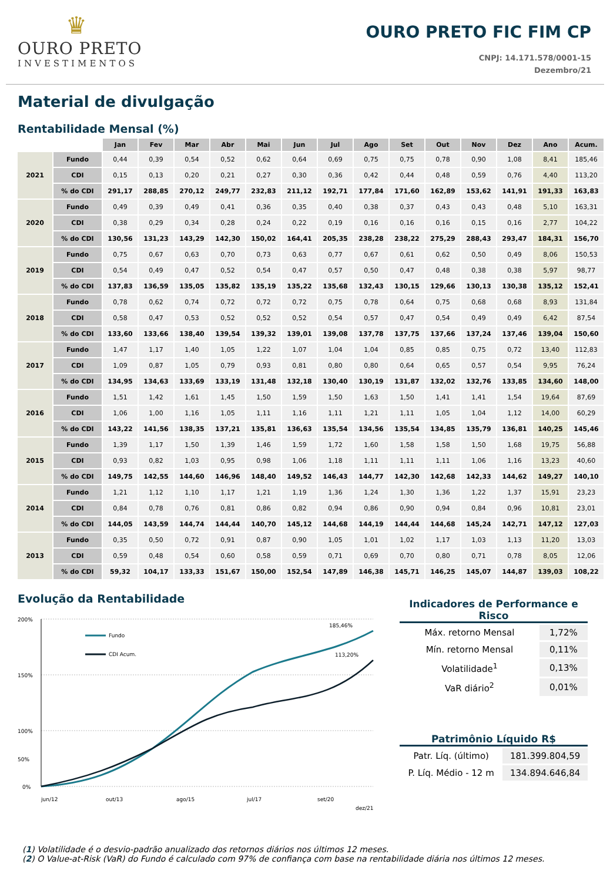♛
OURO PRETO
INVESTIMENTOS
OURO PRETO FIC FIM CP
CNPJ: 14.171.578/0001-15
Dezembro/21
Material de divulgação
Rentabilidade Mensal (%)
| | | Jan | Fev | Mar | Abr | Mai | Jun | Jul | Ago | Set | Out | Nov | Dez | Ano | Acum. |
| --- | --- | --- | --- | --- | --- | --- | --- | --- | --- | --- | --- | --- | --- | --- | --- |
| 2021 | Fundo | 0,44 | 0,39 | 0,54 | 0,52 | 0,62 | 0,64 | 0,69 | 0,75 | 0,75 | 0,78 | 0,90 | 1,08 | 8,41 | 185,46 |
| | CDI | 0,15 | 0,13 | 0,20 | 0,21 | 0,27 | 0,30 | 0,36 | 0,42 | 0,44 | 0,48 | 0,59 | 0,76 | 4,40 | 113,20 |
| | % do CDI | 291,17 | 288,85 | 270,12 | 249,77 | 232,83 | 211,12 | 192,71 | 177,84 | 171,60 | 162,89 | 153,62 | 141,91 | 191,33 | 163,83 |
| 2020 | Fundo | 0,49 | 0,39 | 0,49 | 0,41 | 0,36 | 0,35 | 0,40 | 0,38 | 0,37 | 0,43 | 0,43 | 0,48 | 5,10 | 163,31 |
| | CDI | 0,38 | 0,29 | 0,34 | 0,28 | 0,24 | 0,22 | 0,19 | 0,16 | 0,16 | 0,16 | 0,15 | 0,16 | 2,77 | 104,22 |
| | % do CDI | 130,56 | 131,23 | 143,29 | 142,30 | 150,02 | 164,41 | 205,35 | 238,28 | 238,22 | 275,29 | 288,43 | 293,47 | 184,31 | 156,70 |
| 2019 | Fundo | 0,75 | 0,67 | 0,63 | 0,70 | 0,73 | 0,63 | 0,77 | 0,67 | 0,61 | 0,62 | 0,50 | 0,49 | 8,06 | 150,53 |
| | CDI | 0,54 | 0,49 | 0,47 | 0,52 | 0,54 | 0,47 | 0,57 | 0,50 | 0,47 | 0,48 | 0,38 | 0,38 | 5,97 | 98,77 |
| | % do CDI | 137,83 | 136,59 | 135,05 | 135,82 | 135,19 | 135,22 | 135,68 | 132,43 | 130,15 | 129,66 | 130,13 | 130,38 | 135,12 | 152,41 |
| 2018 | Fundo | 0,78 | 0,62 | 0,74 | 0,72 | 0,72 | 0,72 | 0,75 | 0,78 | 0,64 | 0,75 | 0,68 | 0,68 | 8,93 | 131,84 |
| | CDI | 0,58 | 0,47 | 0,53 | 0,52 | 0,52 | 0,52 | 0,54 | 0,57 | 0,47 | 0,54 | 0,49 | 0,49 | 6,42 | 87,54 |
| | % do CDI | 133,60 | 133,66 | 138,40 | 139,54 | 139,32 | 139,01 | 139,08 | 137,78 | 137,75 | 137,66 | 137,24 | 137,46 | 139,04 | 150,60 |
| 2017 | Fundo | 1,47 | 1,17 | 1,40 | 1,05 | 1,22 | 1,07 | 1,04 | 1,04 | 0,85 | 0,85 | 0,75 | 0,72 | 13,40 | 112,83 |
| | CDI | 1,09 | 0,87 | 1,05 | 0,79 | 0,93 | 0,81 | 0,80 | 0,80 | 0,64 | 0,65 | 0,57 | 0,54 | 9,95 | 76,24 |
| | % do CDI | 134,95 | 134,63 | 133,69 | 133,19 | 131,48 | 132,18 | 130,40 | 130,19 | 131,87 | 132,02 | 132,76 | 133,85 | 134,60 | 148,00 |
| 2016 | Fundo | 1,51 | 1,42 | 1,61 | 1,45 | 1,50 | 1,59 | 1,50 | 1,63 | 1,50 | 1,41 | 1,41 | 1,54 | 19,64 | 87,69 |
| | CDI | 1,06 | 1,00 | 1,16 | 1,05 | 1,11 | 1,16 | 1,11 | 1,21 | 1,11 | 1,05 | 1,04 | 1,12 | 14,00 | 60,29 |
| | % do CDI | 143,22 | 141,56 | 138,35 | 137,21 | 135,81 | 136,63 | 135,54 | 134,56 | 135,54 | 134,85 | 135,79 | 136,81 | 140,25 | 145,46 |
| 2015 | Fundo | 1,39 | 1,17 | 1,50 | 1,39 | 1,46 | 1,59 | 1,72 | 1,60 | 1,58 | 1,58 | 1,50 | 1,68 | 19,75 | 56,88 |
| | CDI | 0,93 | 0,82 | 1,03 | 0,95 | 0,98 | 1,06 | 1,18 | 1,11 | 1,11 | 1,11 | 1,06 | 1,16 | 13,23 | 40,60 |
| | % do CDI | 149,75 | 142,55 | 144,60 | 146,96 | 148,40 | 149,52 | 146,43 | 144,77 | 142,30 | 142,68 | 142,33 | 144,62 | 149,27 | 140,10 |
| 2014 | Fundo | 1,21 | 1,12 | 1,10 | 1,17 | 1,21 | 1,19 | 1,36 | 1,24 | 1,30 | 1,36 | 1,22 | 1,37 | 15,91 | 23,23 |
| | CDI | 0,84 | 0,78 | 0,76 | 0,81 | 0,86 | 0,82 | 0,94 | 0,86 | 0,90 | 0,94 | 0,84 | 0,96 | 10,81 | 23,01 |
| | % do CDI | 144,05 | 143,59 | 144,74 | 144,44 | 140,70 | 145,12 | 144,68 | 144,19 | 144,44 | 144,68 | 145,24 | 142,71 | 147,12 | 127,03 |
| 2013 | Fundo | 0,35 | 0,50 | 0,72 | 0,91 | 0,87 | 0,90 | 1,05 | 1,01 | 1,02 | 1,17 | 1,03 | 1,13 | 11,20 | 13,03 |
| | CDI | 0,59 | 0,48 | 0,54 | 0,60 | 0,58 | 0,59 | 0,71 | 0,69 | 0,70 | 0,80 | 0,71 | 0,78 | 8,05 | 12,06 |
| | % do CDI | 59,32 | 104,17 | 133,33 | 151,67 | 150,00 | 152,54 | 147,89 | 146,38 | 145,71 | 146,25 | 145,07 | 144,87 | 139,03 | 108,22 |
Evolução da Rentabilidade
200%
150%
100%
50%
0%
Fundo
CDI Acum.
185,46%
113,20%
jun/12
out/13
ago/15
jul/17
set/20
dez/21
Indicadores de Performance e Risco
| Máx. retorno Mensal | 1,72% |
| Mín. retorno Mensal | 0,11% |
| Volatilidade<sup>1</sup> | 0,13% |
| VaR diário<sup>2</sup> | 0,01% |
Patrimônio Líquido R$
| Patr. Líq. (último) | 181.399.804,59 |
| P. Líq. Médio - 12 m | 134.894.646,84 |
(1) Volatilidade é o desvio-padrão anualizado dos retornos diários nos últimos 12 meses.
(2) O Value-at-Risk (VaR) do Fundo é calculado com 97% de confiança com base na rentabilidade diária nos últimos 12 meses.